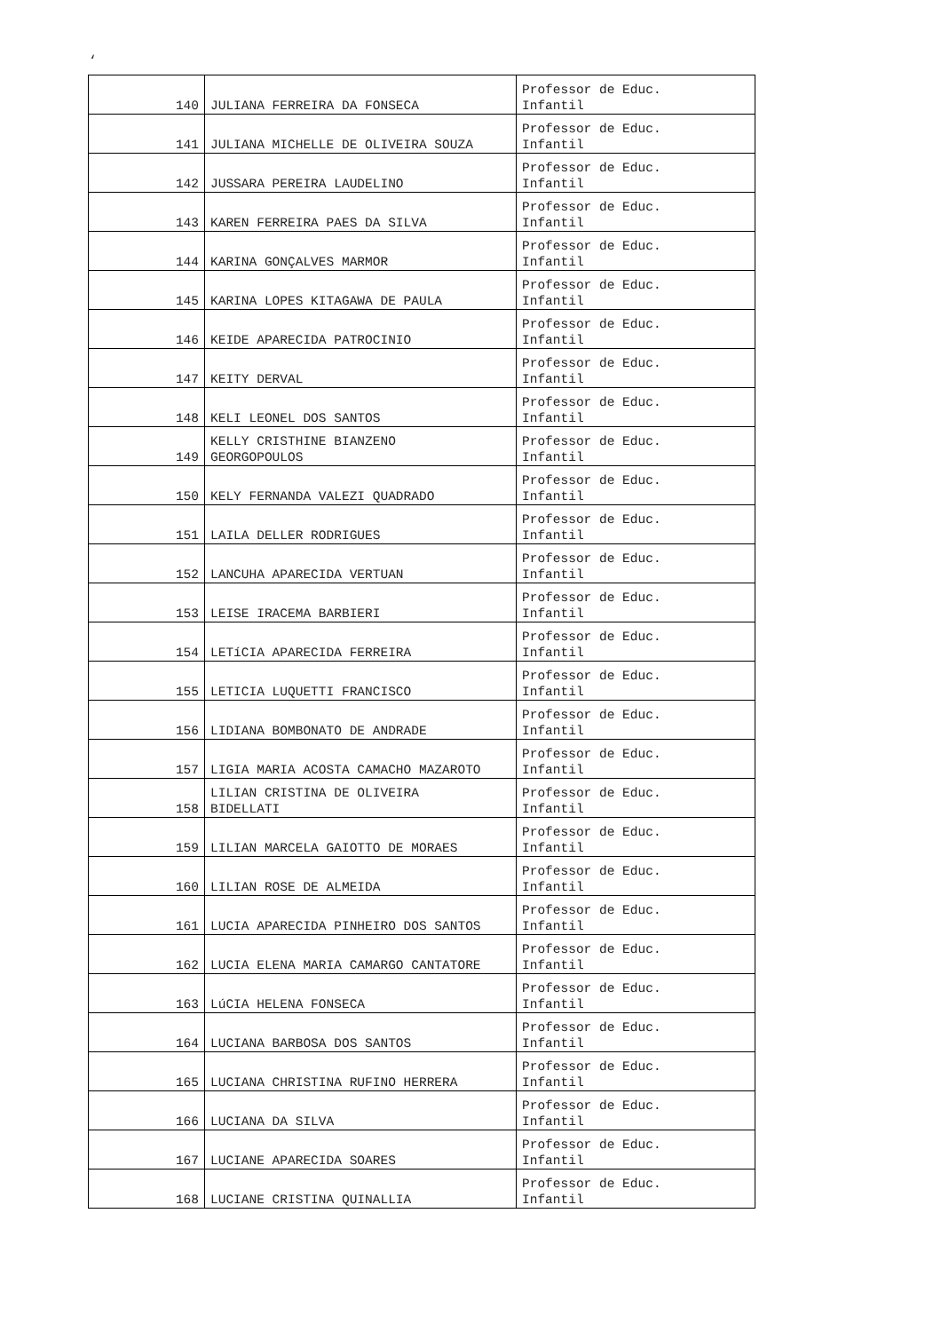‘
| 140 | JULIANA FERREIRA DA FONSECA | Professor de Educ. Infantil |
| 141 | JULIANA MICHELLE DE OLIVEIRA SOUZA | Professor de Educ. Infantil |
| 142 | JUSSARA PEREIRA LAUDELINO | Professor de Educ. Infantil |
| 143 | KAREN FERREIRA PAES DA SILVA | Professor de Educ. Infantil |
| 144 | KARINA GONÇALVES MARMOR | Professor de Educ. Infantil |
| 145 | KARINA LOPES KITAGAWA DE PAULA | Professor de Educ. Infantil |
| 146 | KEIDE APARECIDA PATROCINIO | Professor de Educ. Infantil |
| 147 | KEITY DERVAL | Professor de Educ. Infantil |
| 148 | KELI LEONEL DOS SANTOS | Professor de Educ. Infantil |
| 149 | KELLY CRISTHINE BIANZENO GEORGOPOULOS | Professor de Educ. Infantil |
| 150 | KELY FERNANDA VALEZI QUADRADO | Professor de Educ. Infantil |
| 151 | LAILA DELLER RODRIGUES | Professor de Educ. Infantil |
| 152 | LANCUHA APARECIDA VERTUAN | Professor de Educ. Infantil |
| 153 | LEISE IRACEMA BARBIERI | Professor de Educ. Infantil |
| 154 | LETíCIA APARECIDA FERREIRA | Professor de Educ. Infantil |
| 155 | LETICIA LUQUETTI FRANCISCO | Professor de Educ. Infantil |
| 156 | LIDIANA BOMBONATO DE ANDRADE | Professor de Educ. Infantil |
| 157 | LIGIA MARIA ACOSTA CAMACHO MAZAROTO | Professor de Educ. Infantil |
| 158 | LILIAN CRISTINA DE OLIVEIRA BIDELLATI | Professor de Educ. Infantil |
| 159 | LILIAN MARCELA GAIOTTO DE MORAES | Professor de Educ. Infantil |
| 160 | LILIAN ROSE DE ALMEIDA | Professor de Educ. Infantil |
| 161 | LUCIA APARECIDA PINHEIRO DOS SANTOS | Professor de Educ. Infantil |
| 162 | LUCIA ELENA MARIA CAMARGO CANTATORE | Professor de Educ. Infantil |
| 163 | LúCIA HELENA FONSECA | Professor de Educ. Infantil |
| 164 | LUCIANA BARBOSA DOS SANTOS | Professor de Educ. Infantil |
| 165 | LUCIANA CHRISTINA RUFINO HERRERA | Professor de Educ. Infantil |
| 166 | LUCIANA DA SILVA | Professor de Educ. Infantil |
| 167 | LUCIANE APARECIDA SOARES | Professor de Educ. Infantil |
| 168 | LUCIANE CRISTINA QUINALLIA | Professor de Educ. Infantil |